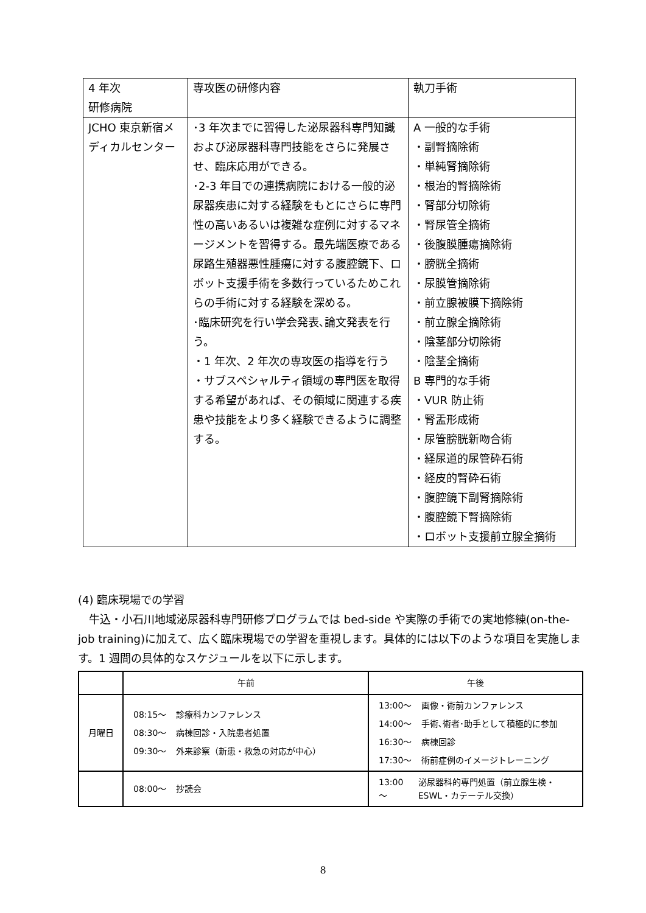| 4 年次 研修病院 | 専攻医の研修内容 | 執刀手術 |
| JCHO 東京新宿メディカルセンター | ･3 年次までに習得した泌尿器科専門知識および泌尿器科専門技能をさらに発展させ、臨床応用ができる。 ･2-3 年目での連携病院における一般的泌尿器疾患に対する経験をもとにさらに専門性の高いあるいは複雑な症例に対するマネージメントを習得する。最先端医療である尿路生殖器悪性腫瘍に対する腹腔鏡下、ロボット支援手術を多数行っているためこれらの手術に対する経験を深める。 ･臨床研究を行い学会発表､論文発表を行う。 ・1 年次、2 年次の専攻医の指導を行う ・サブスペシャルティ領域の専門医を取得する希望があれば、その領域に関連する疾患や技能をより多く経験できるように調整する。 | A 一般的な手術 ・副腎摘除術 ・単純腎摘除術 ・根治的腎摘除術 ・腎部分切除術 ・腎尿管全摘術 ・後腹膜腫瘍摘除術 ・膀胱全摘術 ・尿膜管摘除術 ・前立腺被膜下摘除術 ・前立腺全摘除術 ・陰茎部分切除術 ・陰茎全摘術 B 専門的な手術 ・VUR 防止術 ・腎盂形成術 ・尿管膀胱新吻合術 ・経尿道的尿管砕石術 ・経皮的腎砕石術 ・腹腔鏡下副腎摘除術 ・腹腔鏡下腎摘除術 ・ロボット支援前立腺全摘術 |
(4) 臨床現場での学習
　牛込・小石川地域泌尿器科専門研修プログラムでは bed-side や実際の手術での実地修練(on-the-job training)に加えて、広く臨床現場での学習を重視します。具体的には以下のような項目を実施します。1 週間の具体的なスケジュールを以下に示します。
| | 午前 | 午後 |
| --- | --- | --- |
| 月曜日 | / 08:15～ / 診療科カンファレンス / / 08:30～ / 病棟回診・入院患者処置 / / 09:30～ / 外来診察（新患・救急の対応が中心） / | / 13:00～ / 画像・術前カンファレンス / / 14:00～ / 手術､術者･助手として積極的に参加 / / 16:30～ / 病棟回診 / / 17:30～ / 術前症例のイメージトレーニング / |
| | / 08:00～ / 抄読会 / | / 13:00～ / 泌尿器科的専門処置（前立腺生検・ESWL・カテーテル交換） / |
8